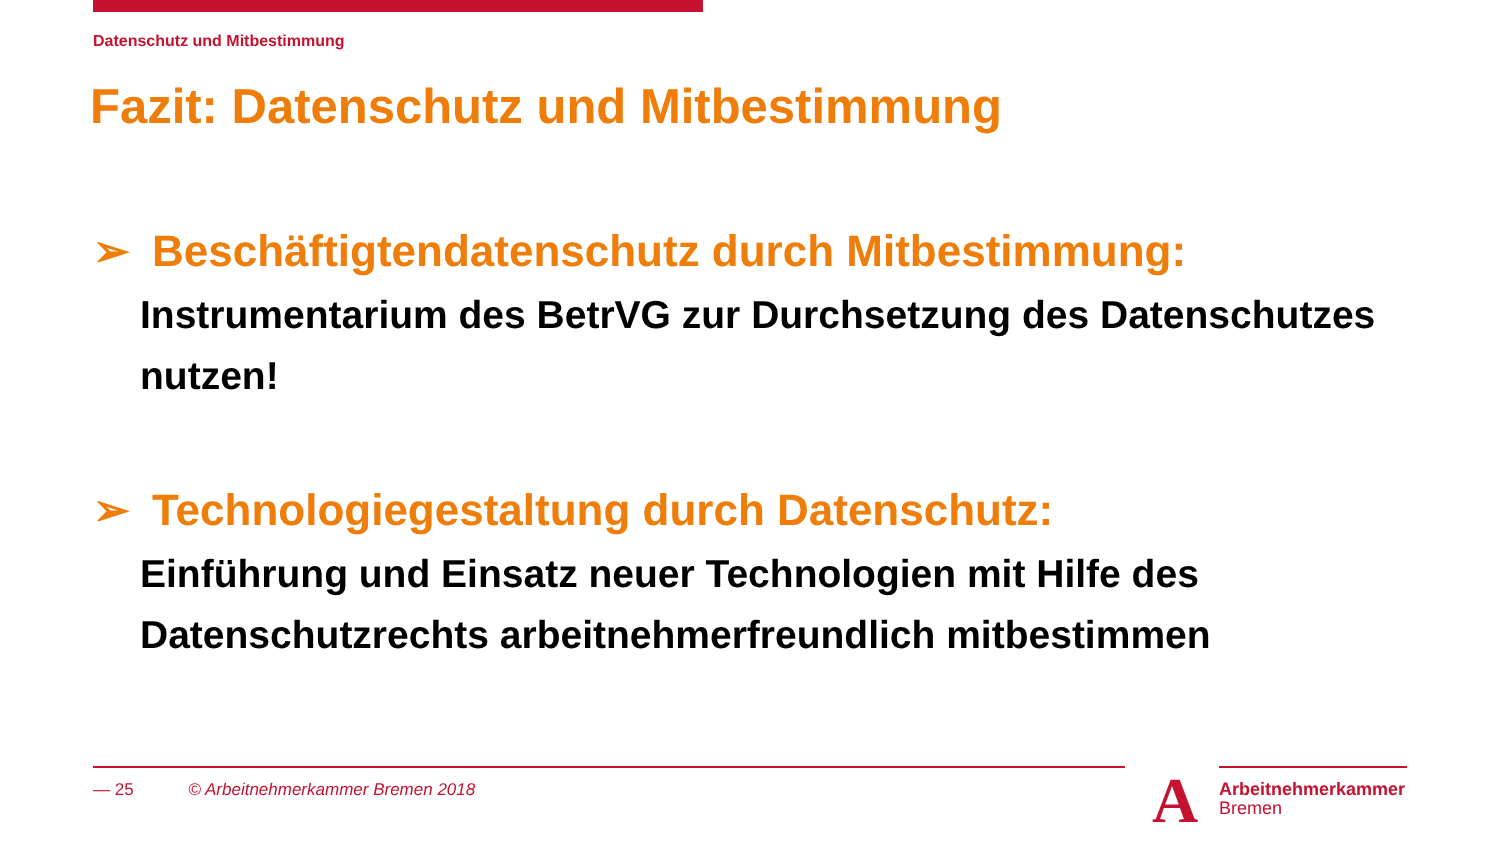Datenschutz und Mitbestimmung
Fazit: Datenschutz und Mitbestimmung
➢ Beschäftigtendatenschutz durch Mitbestimmung:
Instrumentarium des BetrVG zur Durchsetzung des Datenschutzes nutzen!
➢ Technologiegestaltung durch Datenschutz:
Einführung und Einsatz neuer Technologien mit Hilfe des Datenschutzrechts arbeitnehmerfreundlich mitbestimmen
— 25 © Arbeitnehmerkammer Bremen 2018
A
Arbeitnehmerkammer
Bremen